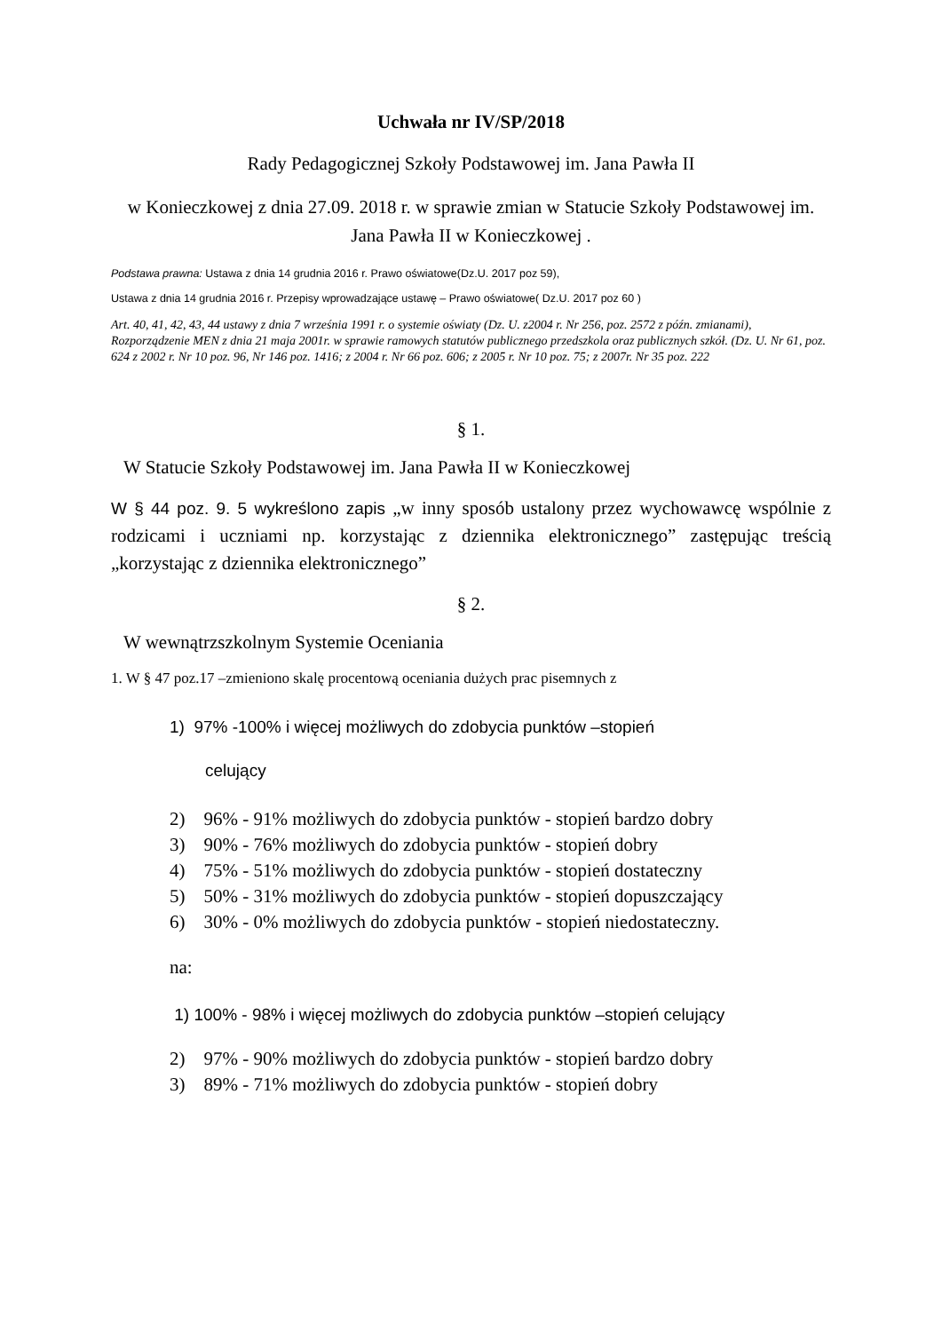Uchwała nr IV/SP/2018
Rady Pedagogicznej Szkoły Podstawowej im. Jana Pawła II
w Konieczkowej z dnia 27.09. 2018 r. w sprawie zmian w Statucie Szkoły Podstawowej im. Jana Pawła II w Konieczkowej .
Podstawa prawna: Ustawa z dnia 14 grudnia 2016 r. Prawo oświatowe(Dz.U. 2017 poz 59),
Ustawa z dnia 14 grudnia 2016 r. Przepisy wprowadzające ustawę – Prawo oświatowe( Dz.U. 2017 poz 60 )
Art. 40, 41, 42, 43, 44 ustawy z dnia 7 września 1991 r. o systemie oświaty (Dz. U. z2004 r. Nr 256, poz. 2572 z późn. zmianami), Rozporządzenie MEN z dnia 21 maja 2001r. w sprawie ramowych statutów publicznego przedszkola oraz publicznych szkół. (Dz. U. Nr 61, poz. 624 z 2002 r. Nr 10 poz. 96, Nr 146 poz. 1416; z 2004 r. Nr 66 poz. 606; z 2005 r. Nr 10 poz. 75; z 2007r. Nr 35 poz. 222
§ 1.
W Statucie Szkoły Podstawowej im. Jana Pawła II w Konieczkowej
W § 44 poz. 9. 5 wykreślono zapis „w inny sposób ustalony przez wychowawcę wspólnie z rodzicami i uczniami np. korzystając z dziennika elektronicznego” zastępując treścią „korzystając z dziennika elektronicznego”
§ 2.
W wewnątrzszkolnym Systemie Oceniania
1. W § 47 poz.17 –zmieniono skalę procentową oceniania dużych prac pisemnych z
1) 97% -100% i więcej możliwych do zdobycia punktów –stopień
celujący
2) 96% - 91% możliwych do zdobycia punktów - stopień bardzo dobry
3) 90% - 76% możliwych do zdobycia punktów - stopień dobry
4) 75% - 51% możliwych do zdobycia punktów - stopień dostateczny
5) 50% - 31% możliwych do zdobycia punktów - stopień dopuszczający
6) 30% - 0% możliwych do zdobycia punktów - stopień niedostateczny.
na:
1) 100% - 98% i więcej możliwych do zdobycia punktów –stopień celujący
2) 97% - 90% możliwych do zdobycia punktów - stopień bardzo dobry
3) 89% - 71% możliwych do zdobycia punktów - stopień dobry